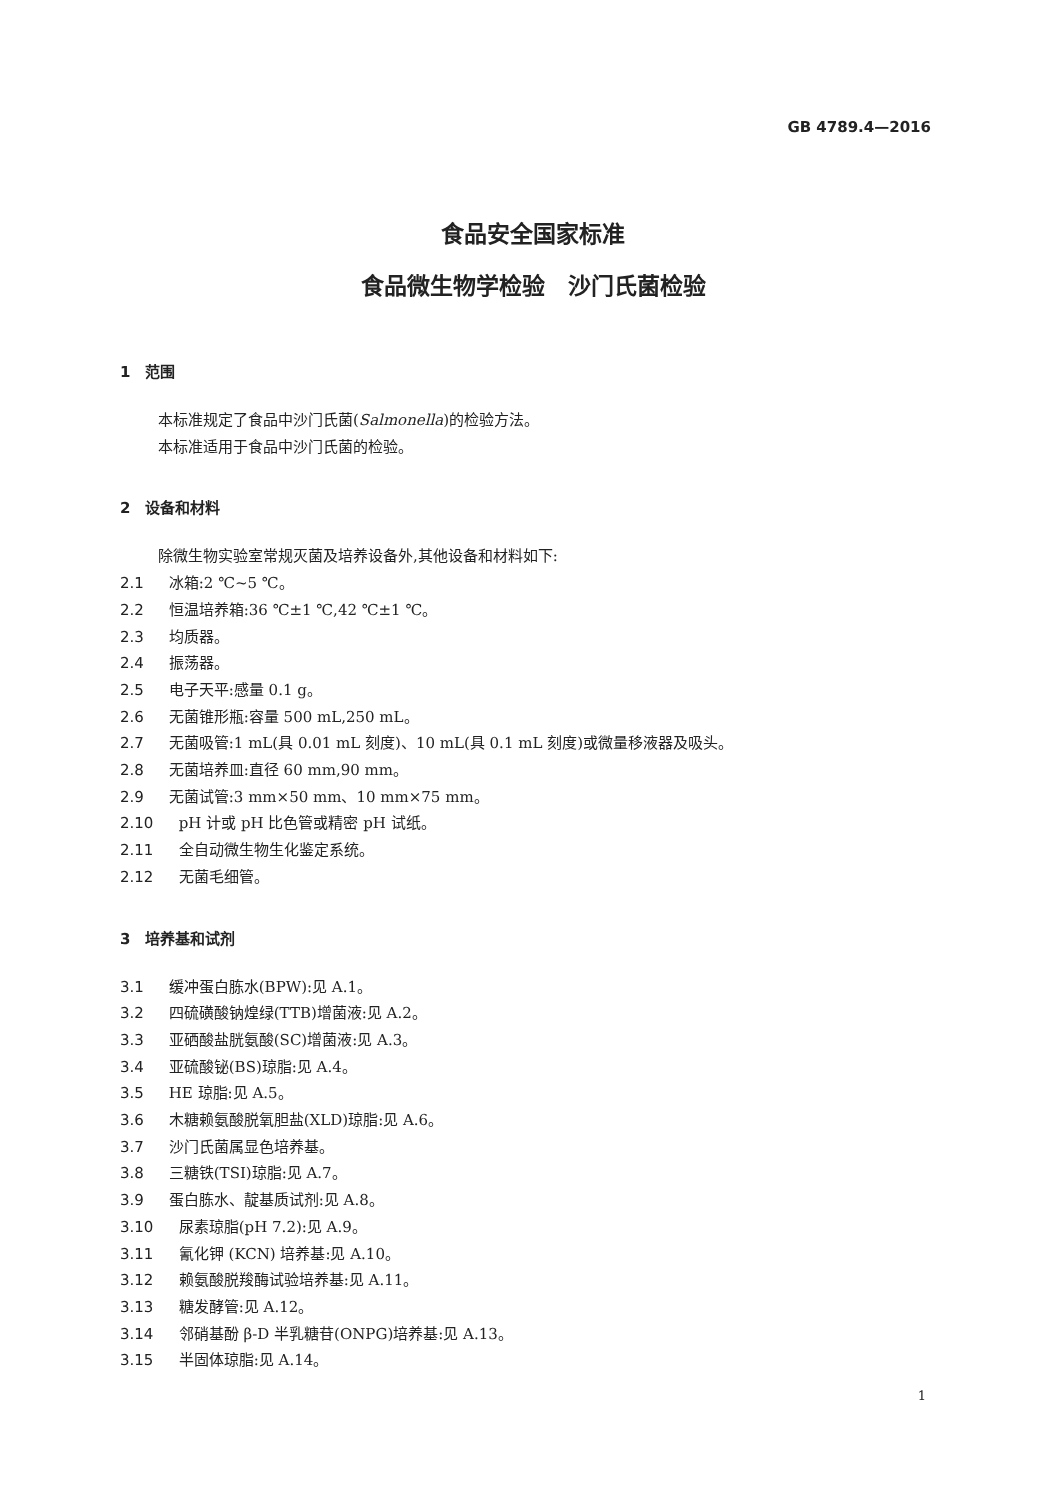GB 4789.4—2016
食品安全国家标准
食品微生物学检验　沙门氏菌检验
1　范围
本标准规定了食品中沙门氏菌(Salmonella)的检验方法。
本标准适用于食品中沙门氏菌的检验。
2　设备和材料
除微生物实验室常规灭菌及培养设备外,其他设备和材料如下:
2.1 冰箱:2 ℃~5 ℃。
2.2 恒温培养箱:36 ℃±1 ℃,42 ℃±1 ℃。
2.3 均质器。
2.4 振荡器。
2.5 电子天平:感量 0.1 g。
2.6 无菌锥形瓶:容量 500 mL,250 mL。
2.7 无菌吸管:1 mL(具 0.01 mL 刻度)、10 mL(具 0.1 mL 刻度)或微量移液器及吸头。
2.8 无菌培养皿:直径 60 mm,90 mm。
2.9 无菌试管:3 mm×50 mm、10 mm×75 mm。
2.10 pH 计或 pH 比色管或精密 pH 试纸。
2.11 全自动微生物生化鉴定系统。
2.12 无菌毛细管。
3　培养基和试剂
3.1 缓冲蛋白胨水(BPW):见 A.1。
3.2 四硫磺酸钠煌绿(TTB)增菌液:见 A.2。
3.3 亚硒酸盐胱氨酸(SC)增菌液:见 A.3。
3.4 亚硫酸铋(BS)琼脂:见 A.4。
3.5 HE 琼脂:见 A.5。
3.6 木糖赖氨酸脱氧胆盐(XLD)琼脂:见 A.6。
3.7 沙门氏菌属显色培养基。
3.8 三糖铁(TSI)琼脂:见 A.7。
3.9 蛋白胨水、靛基质试剂:见 A.8。
3.10 尿素琼脂(pH 7.2):见 A.9。
3.11 氰化钾 (KCN) 培养基:见 A.10。
3.12 赖氨酸脱羧酶试验培养基:见 A.11。
3.13 糖发酵管:见 A.12。
3.14 邻硝基酚 β-D 半乳糖苷(ONPG)培养基:见 A.13。
3.15 半固体琼脂:见 A.14。
1